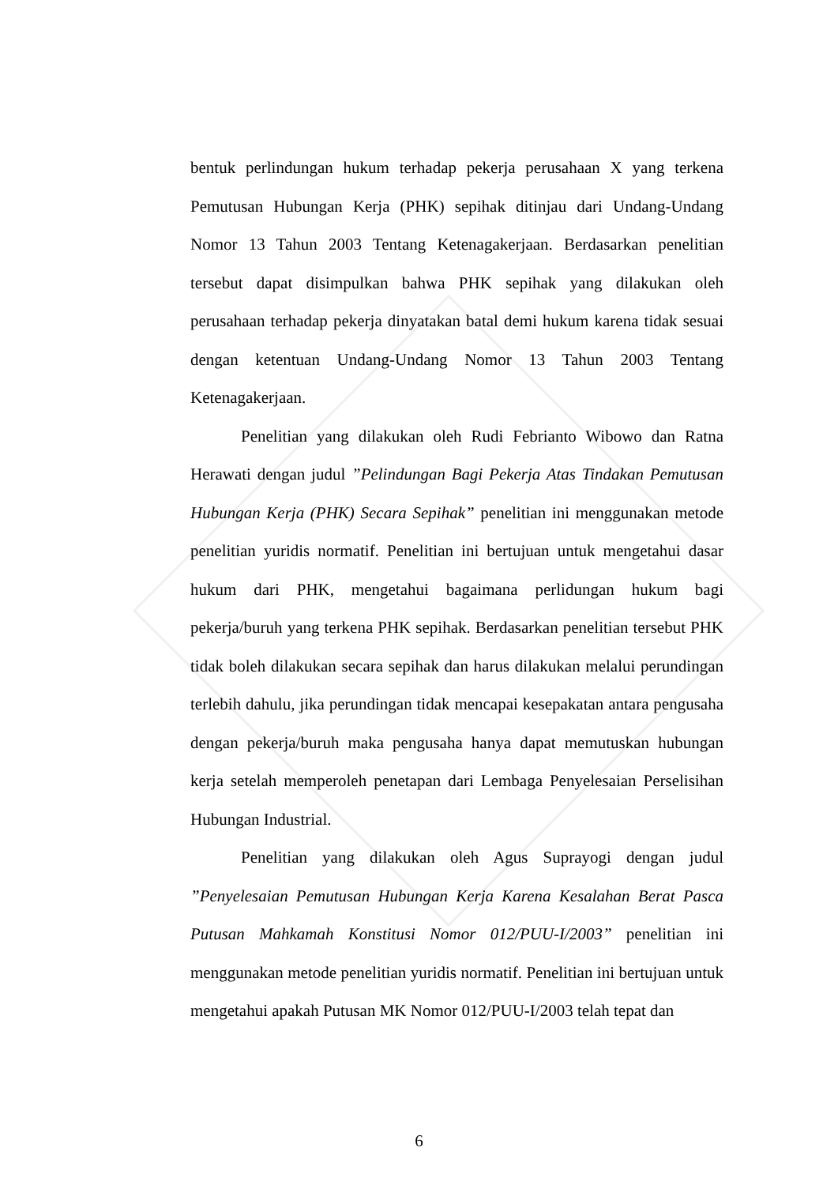bentuk perlindungan hukum terhadap pekerja perusahaan X yang terkena Pemutusan Hubungan Kerja (PHK) sepihak ditinjau dari Undang-Undang Nomor 13 Tahun 2003 Tentang Ketenagakerjaan. Berdasarkan penelitian tersebut dapat disimpulkan bahwa PHK sepihak yang dilakukan oleh perusahaan terhadap pekerja dinyatakan batal demi hukum karena tidak sesuai dengan ketentuan Undang-Undang Nomor 13 Tahun 2003 Tentang Ketenagakerjaan.
Penelitian yang dilakukan oleh Rudi Febrianto Wibowo dan Ratna Herawati dengan judul ”Pelindungan Bagi Pekerja Atas Tindakan Pemutusan Hubungan Kerja (PHK) Secara Sepihak” penelitian ini menggunakan metode penelitian yuridis normatif. Penelitian ini bertujuan untuk mengetahui dasar hukum dari PHK, mengetahui bagaimana perlidungan hukum bagi pekerja/buruh yang terkena PHK sepihak. Berdasarkan penelitian tersebut PHK tidak boleh dilakukan secara sepihak dan harus dilakukan melalui perundingan terlebih dahulu, jika perundingan tidak mencapai kesepakatan antara pengusaha dengan pekerja/buruh maka pengusaha hanya dapat memutuskan hubungan kerja setelah memperoleh penetapan dari Lembaga Penyelesaian Perselisihan Hubungan Industrial.
Penelitian yang dilakukan oleh Agus Suprayogi dengan judul ”Penyelesaian Pemutusan Hubungan Kerja Karena Kesalahan Berat Pasca Putusan Mahkamah Konstitusi Nomor 012/PUU-I/2003” penelitian ini menggunakan metode penelitian yuridis normatif. Penelitian ini bertujuan untuk mengetahui apakah Putusan MK Nomor 012/PUU-I/2003 telah tepat dan
6